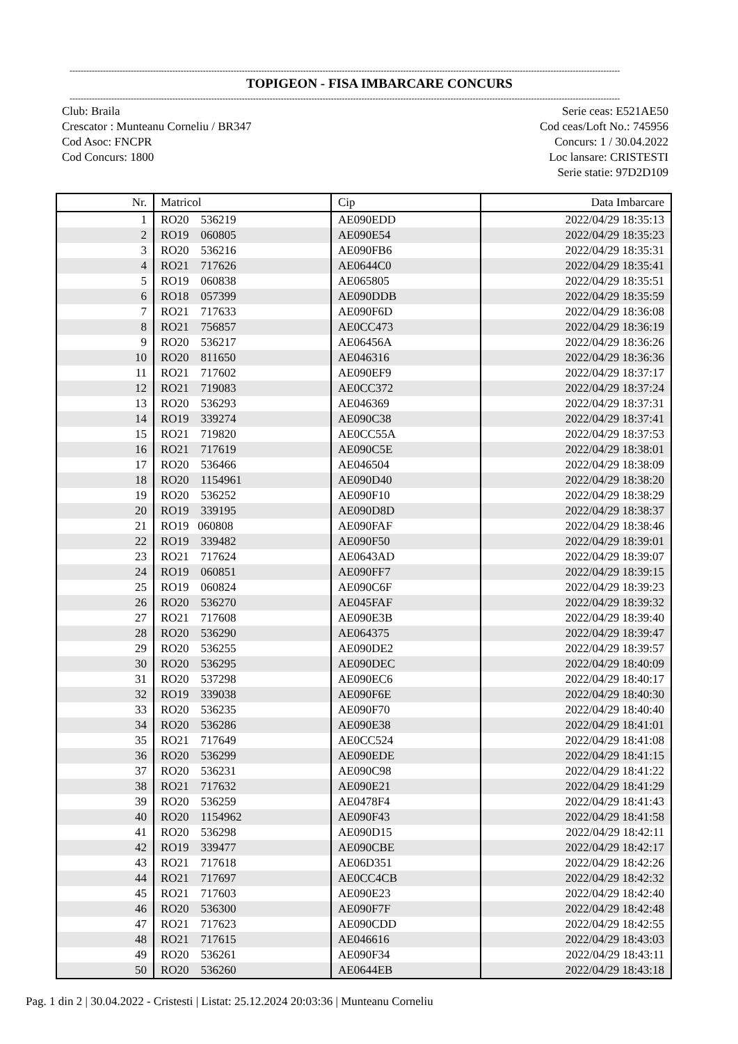------------------------------------------------------------------------------------------------------------------------------------------------------------------------------------------------------
TOPIGEON - FISA IMBARCARE CONCURS
------------------------------------------------------------------------------------------------------------------------------------------------------------------------------------------------------
Club: Braila
Crescator : Munteanu Corneliu / BR347
Cod Asoc: FNCPR
Cod Concurs: 1800
Serie ceas: E521AE50
Cod ceas/Loft No.: 745956
Concurs: 1 / 30.04.2022
Loc lansare: CRISTESTI
Serie statie: 97D2D109
| Nr. | Matricol | Cip | Data Imbarcare |
| --- | --- | --- | --- |
| 1 | RO20 536219 | AE090EDD | 2022/04/29 18:35:13 |
| 2 | RO19 060805 | AE090E54 | 2022/04/29 18:35:23 |
| 3 | RO20 536216 | AE090FB6 | 2022/04/29 18:35:31 |
| 4 | RO21 717626 | AE0644C0 | 2022/04/29 18:35:41 |
| 5 | RO19 060838 | AE065805 | 2022/04/29 18:35:51 |
| 6 | RO18 057399 | AE090DDB | 2022/04/29 18:35:59 |
| 7 | RO21 717633 | AE090F6D | 2022/04/29 18:36:08 |
| 8 | RO21 756857 | AE0CC473 | 2022/04/29 18:36:19 |
| 9 | RO20 536217 | AE06456A | 2022/04/29 18:36:26 |
| 10 | RO20 811650 | AE046316 | 2022/04/29 18:36:36 |
| 11 | RO21 717602 | AE090EF9 | 2022/04/29 18:37:17 |
| 12 | RO21 719083 | AE0CC372 | 2022/04/29 18:37:24 |
| 13 | RO20 536293 | AE046369 | 2022/04/29 18:37:31 |
| 14 | RO19 339274 | AE090C38 | 2022/04/29 18:37:41 |
| 15 | RO21 719820 | AE0CC55A | 2022/04/29 18:37:53 |
| 16 | RO21 717619 | AE090C5E | 2022/04/29 18:38:01 |
| 17 | RO20 536466 | AE046504 | 2022/04/29 18:38:09 |
| 18 | RO20 1154961 | AE090D40 | 2022/04/29 18:38:20 |
| 19 | RO20 536252 | AE090F10 | 2022/04/29 18:38:29 |
| 20 | RO19 339195 | AE090D8D | 2022/04/29 18:38:37 |
| 21 | RO19 060808 | AE090FAF | 2022/04/29 18:38:46 |
| 22 | RO19 339482 | AE090F50 | 2022/04/29 18:39:01 |
| 23 | RO21 717624 | AE0643AD | 2022/04/29 18:39:07 |
| 24 | RO19 060851 | AE090FF7 | 2022/04/29 18:39:15 |
| 25 | RO19 060824 | AE090C6F | 2022/04/29 18:39:23 |
| 26 | RO20 536270 | AE045FAF | 2022/04/29 18:39:32 |
| 27 | RO21 717608 | AE090E3B | 2022/04/29 18:39:40 |
| 28 | RO20 536290 | AE064375 | 2022/04/29 18:39:47 |
| 29 | RO20 536255 | AE090DE2 | 2022/04/29 18:39:57 |
| 30 | RO20 536295 | AE090DEC | 2022/04/29 18:40:09 |
| 31 | RO20 537298 | AE090EC6 | 2022/04/29 18:40:17 |
| 32 | RO19 339038 | AE090F6E | 2022/04/29 18:40:30 |
| 33 | RO20 536235 | AE090F70 | 2022/04/29 18:40:40 |
| 34 | RO20 536286 | AE090E38 | 2022/04/29 18:41:01 |
| 35 | RO21 717649 | AE0CC524 | 2022/04/29 18:41:08 |
| 36 | RO20 536299 | AE090EDE | 2022/04/29 18:41:15 |
| 37 | RO20 536231 | AE090C98 | 2022/04/29 18:41:22 |
| 38 | RO21 717632 | AE090E21 | 2022/04/29 18:41:29 |
| 39 | RO20 536259 | AE0478F4 | 2022/04/29 18:41:43 |
| 40 | RO20 1154962 | AE090F43 | 2022/04/29 18:41:58 |
| 41 | RO20 536298 | AE090D15 | 2022/04/29 18:42:11 |
| 42 | RO19 339477 | AE090CBE | 2022/04/29 18:42:17 |
| 43 | RO21 717618 | AE06D351 | 2022/04/29 18:42:26 |
| 44 | RO21 717697 | AE0CC4CB | 2022/04/29 18:42:32 |
| 45 | RO21 717603 | AE090E23 | 2022/04/29 18:42:40 |
| 46 | RO20 536300 | AE090F7F | 2022/04/29 18:42:48 |
| 47 | RO21 717623 | AE090CDD | 2022/04/29 18:42:55 |
| 48 | RO21 717615 | AE046616 | 2022/04/29 18:43:03 |
| 49 | RO20 536261 | AE090F34 | 2022/04/29 18:43:11 |
| 50 | RO20 536260 | AE0644EB | 2022/04/29 18:43:18 |
Pag. 1 din 2 | 30.04.2022 - Cristesti | Listat: 25.12.2024 20:03:36 | Munteanu Corneliu